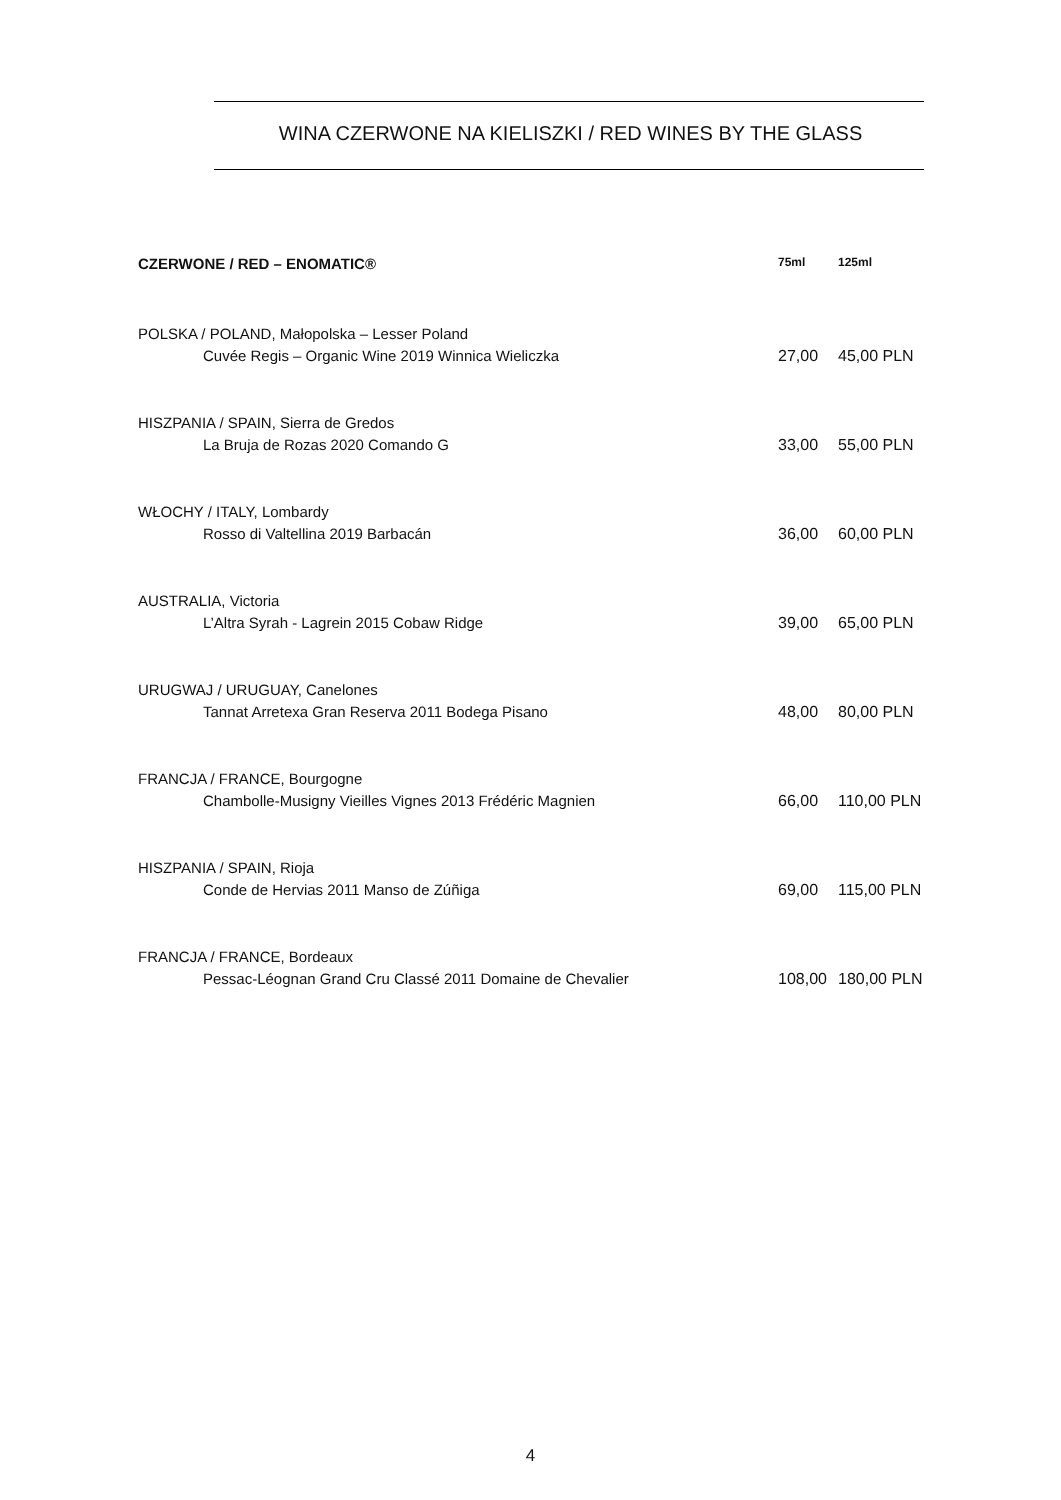WINA CZERWONE NA KIELISZKI / RED WINES BY THE GLASS
| CZERWONE / RED – ENOMATIC® | 75ml | 125ml |
| --- | --- | --- |
| POLSKA / POLAND, Małopolska – Lesser Poland | | |
| Cuvée Regis – Organic Wine 2019 Winnica Wieliczka | 27,00 | 45,00 PLN |
| HISZPANIA / SPAIN, Sierra de Gredos | | |
| La Bruja de Rozas 2020 Comando G | 33,00 | 55,00 PLN |
| WŁOCHY / ITALY, Lombardy | | |
| Rosso di Valtellina 2019 Barbacán | 36,00 | 60,00 PLN |
| AUSTRALIA, Victoria | | |
| L’Altra Syrah - Lagrein 2015 Cobaw Ridge | 39,00 | 65,00 PLN |
| URUGWAJ / URUGUAY, Canelones | | |
| Tannat Arretexa Gran Reserva 2011 Bodega Pisano | 48,00 | 80,00 PLN |
| FRANCJA / FRANCE, Bourgogne | | |
| Chambolle-Musigny Vieilles Vignes 2013 Frédéric Magnien | 66,00 | 110,00 PLN |
| HISZPANIA / SPAIN, Rioja | | |
| Conde de Hervias 2011 Manso de Zúñiga | 69,00 | 115,00 PLN |
| FRANCJA / FRANCE, Bordeaux | | |
| Pessac-Léognan Grand Cru Classé 2011 Domaine de Chevalier | 108,00 | 180,00 PLN |
4